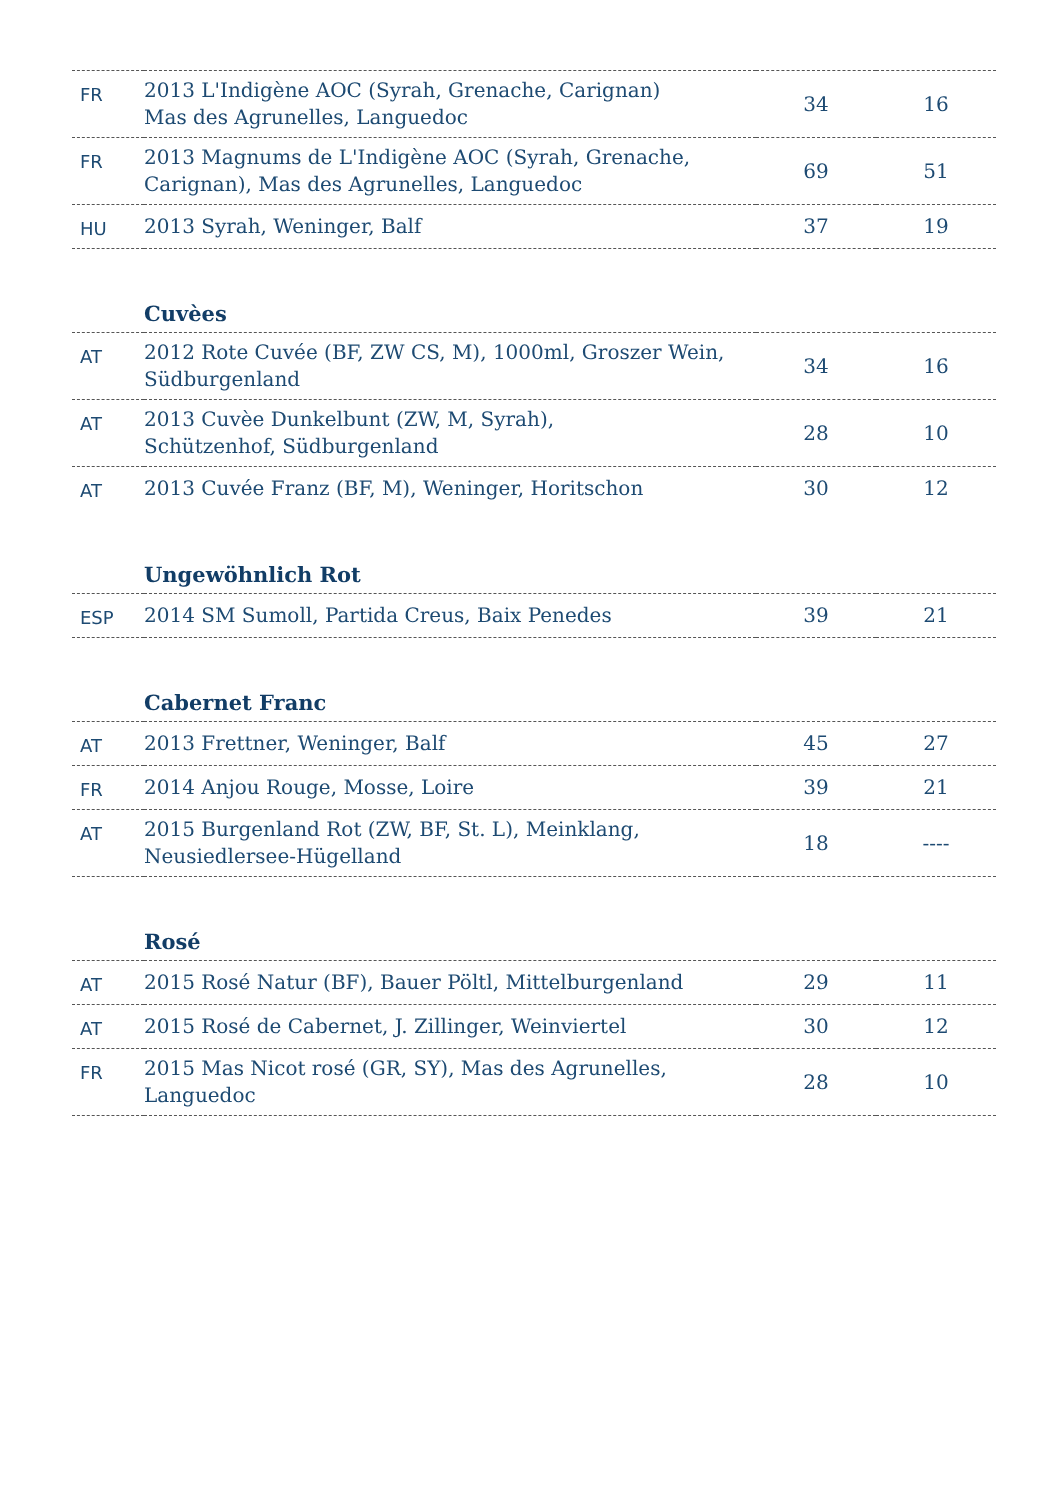| FR | 2013 L'Indigène AOC (Syrah, Grenache, Carignan) Mas des Agrunelles, Languedoc | 34 | 16 |
| FR | 2013 Magnums de L'Indigène AOC (Syrah, Grenache, Carignan), Mas des Agrunelles, Languedoc | 69 | 51 |
| HU | 2013 Syrah, Weninger, Balf | 37 | 19 |
Cuvèes
| AT | 2012 Rote Cuvée (BF, ZW CS, M), 1000ml, Groszer Wein, Südburgenland | 34 | 16 |
| AT | 2013 Cuvèe Dunkelbunt (ZW, M, Syrah), Schützenhof, Südburgenland | 28 | 10 |
| AT | 2013 Cuvée Franz (BF, M), Weninger, Horitschon | 30 | 12 |
Ungewöhnlich Rot
| ESP | 2014 SM Sumoll, Partida Creus, Baix Penedes | 39 | 21 |
Cabernet Franc
| AT | 2013 Frettner, Weninger, Balf | 45 | 27 |
| FR | 2014 Anjou Rouge, Mosse, Loire | 39 | 21 |
| AT | 2015 Burgenland Rot (ZW, BF, St. L), Meinklang, Neusiedlersee-Hügelland | 18 | ---- |
Rosé
| AT | 2015 Rosé Natur (BF), Bauer Pöltl, Mittelburgenland | 29 | 11 |
| AT | 2015 Rosé de Cabernet, J. Zillinger, Weinviertel | 30 | 12 |
| FR | 2015 Mas Nicot rosé (GR, SY), Mas des Agrunelles, Languedoc | 28 | 10 |